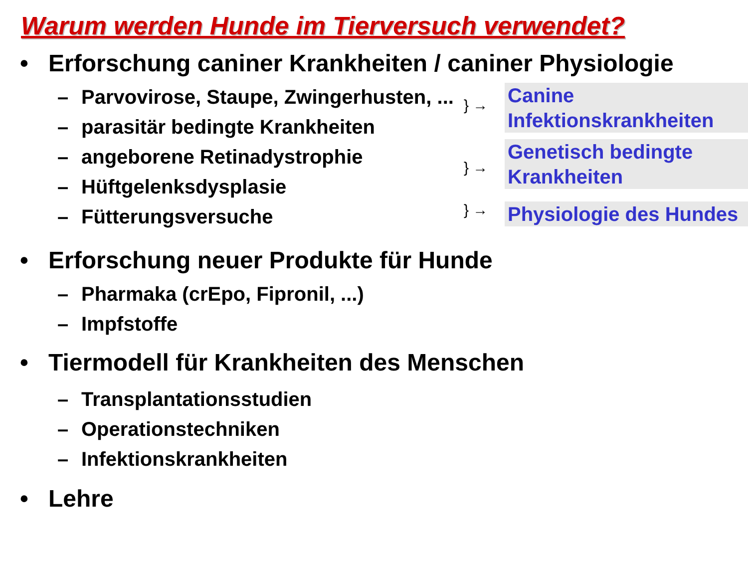Warum werden Hunde im Tierversuch verwendet?
• Erforschung caniner Krankheiten / caniner Physiologie
– Parvovirose, Staupe, Zwingerhusten, ...
– parasitär bedingte Krankheiten
– angeborene Retinadystrophie
– Hüftgelenksdysplasie
– Fütterungsversuche
} →
Canine Infektionskrankheiten
} →
Genetisch bedingte Krankheiten
} →
Physiologie des Hundes
• Erforschung neuer Produkte für Hunde
– Pharmaka (crEpo, Fipronil, ...)
– Impfstoffe
• Tiermodell für Krankheiten des Menschen
– Transplantationsstudien
– Operationstechniken
– Infektionskrankheiten
• Lehre